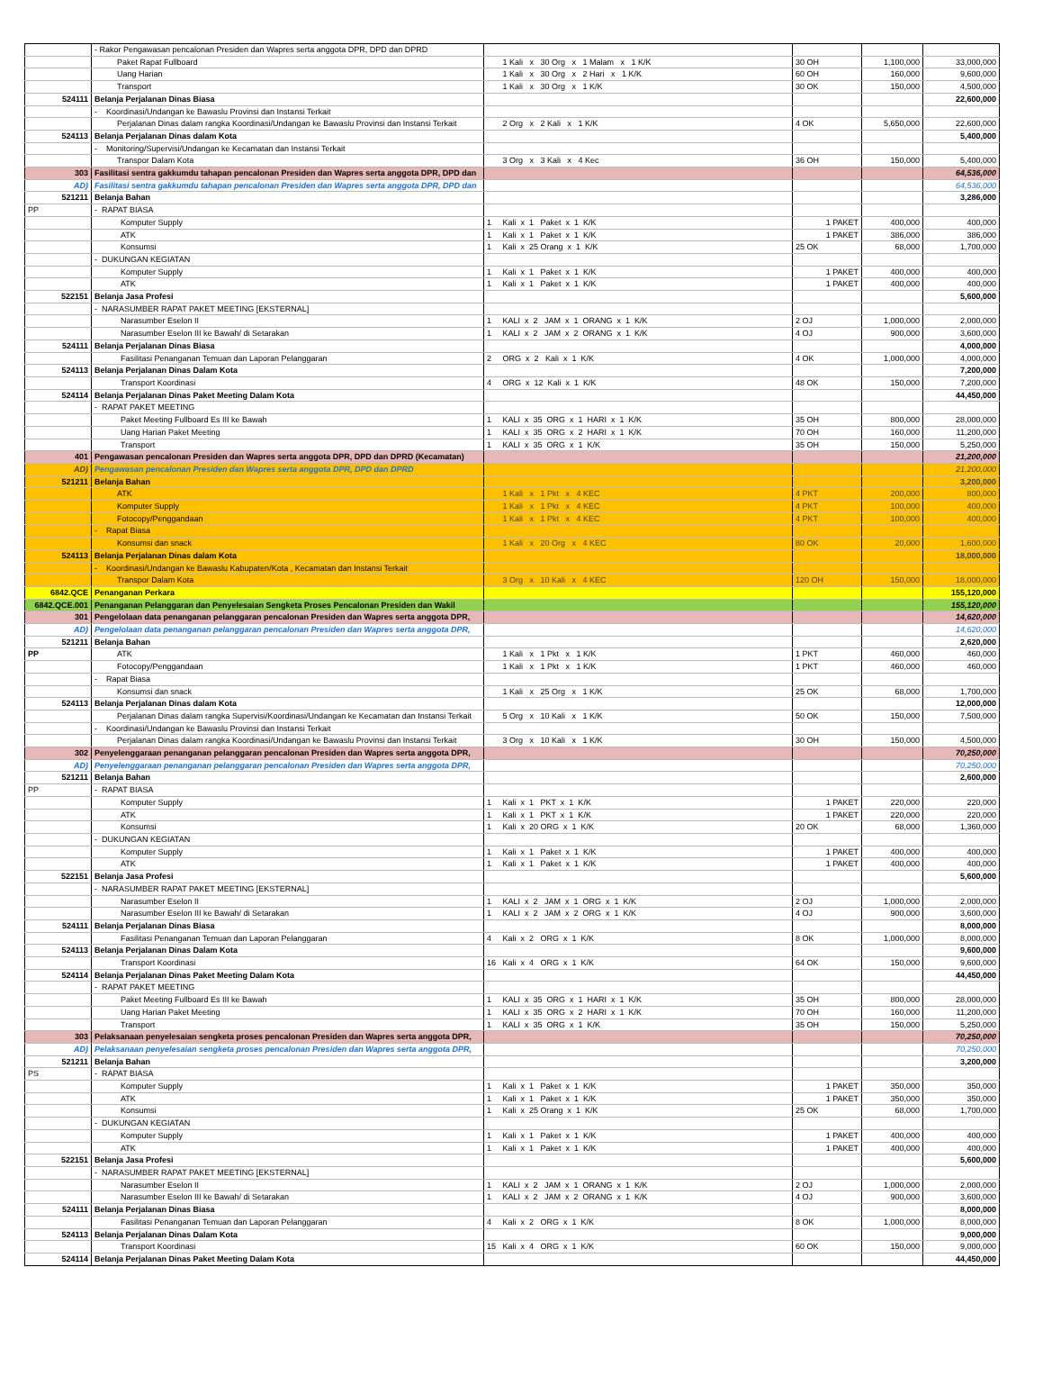| | - Rakor Pengawasan pencalonan Presiden dan Wapres serta anggota DPR, DPD dan DPRD | | | | |
| | Paket Rapat Fullboard | 1 Kali x 30 Org x 1 Malam x 1 K/K | 30 OH | 1,100,000 | 33,000,000 |
| | Uang Harian | 1 Kali x 30 Org x 2 Hari x 1 K/K | 60 OH | 160,000 | 9,600,000 |
| | Transport | 1 Kali x 30 Org x 1 K/K | 30 OK | 150,000 | 4,500,000 |
| 524111 | Belanja Perjalanan Dinas Biasa | | | | 22,600,000 |
| | - Koordinasi/Undangan ke Bawaslu Provinsi dan Instansi Terkait | | | | |
| | Perjalanan Dinas dalam rangka Koordinasi/Undangan ke Bawaslu Provinsi dan Instansi Terkait | 2 Org x 2 Kali x 1 K/K | 4 OK | 5,650,000 | 22,600,000 |
| 524113 | Belanja Perjalanan Dinas dalam Kota | | | | 5,400,000 |
| | - Monitoring/Supervisi/Undangan ke Kecamatan dan Instansi Terkait | | | | |
| | Transpor Dalam Kota | 3 Org x 3 Kali x 4 Kec | 36 OH | 150,000 | 5,400,000 |
| 303 | Fasilitasi sentra gakkumdu tahapan pencalonan Presiden dan Wapres serta anggota DPR, DPD dan | | | | 64,536,000 |
| AD) | Fasilitasi sentra gakkumdu tahapan pencalonan Presiden dan Wapres serta anggota DPR, DPD dan | | | | 64,536,000 |
| 521211 | Belanja Bahan | | | | 3,286,000 |
| PP | - RAPAT BIASA | | | | |
| | Komputer Supply | 1 Kali x 1 Paket x 1 K/K | 1 PAKET | 400,000 | 400,000 |
| | ATK | 1 Kali x 1 Paket x 1 K/K | 1 PAKET | 386,000 | 386,000 |
| | Konsumsi | 1 Kali x 25 Orang x 1 K/K | 25 OK | 68,000 | 1,700,000 |
| | - DUKUNGAN KEGIATAN | | | | |
| | Komputer Supply | 1 Kali x 1 Paket x 1 K/K | 1 PAKET | 400,000 | 400,000 |
| | ATK | 1 Kali x 1 Paket x 1 K/K | 1 PAKET | 400,000 | 400,000 |
| 522151 | Belanja Jasa Profesi | | | | 5,600,000 |
| | - NARASUMBER RAPAT PAKET MEETING [EKSTERNAL] | | | | |
| | Narasumber Eselon II | 1 KALI x 2 JAM x 1 ORANG x 1 K/K | 2 OJ | 1,000,000 | 2,000,000 |
| | Narasumber Eselon III ke Bawah/ di Setarakan | 1 KALI x 2 JAM x 2 ORANG x 1 K/K | 4 OJ | 900,000 | 3,600,000 |
| 524111 | Belanja Perjalanan Dinas Biasa | | | | 4,000,000 |
| | Fasilitasi Penanganan Temuan dan Laporan Pelanggaran | 2 ORG x 2 Kali x 1 K/K | 4 OK | 1,000,000 | 4,000,000 |
| 524113 | Belanja Perjalanan Dinas Dalam Kota | | | | 7,200,000 |
| | Transport Koordinasi | 4 ORG x 12 Kali x 1 K/K | 48 OK | 150,000 | 7,200,000 |
| 524114 | Belanja Perjalanan Dinas Paket Meeting Dalam Kota | | | | 44,450,000 |
| | - RAPAT PAKET MEETING | | | | |
| | Paket Meeting Fullboard Es III ke Bawah | 1 KALI x 35 ORG x 1 HARI x 1 K/K | 35 OH | 800,000 | 28,000,000 |
| | Uang Harian Paket Meeting | 1 KALI x 35 ORG x 2 HARI x 1 K/K | 70 OH | 160,000 | 11,200,000 |
| | Transport | 1 KALI x 35 ORG x 1 K/K | 35 OH | 150,000 | 5,250,000 |
| 401 | Pengawasan pencalonan Presiden dan Wapres serta anggota DPR, DPD dan DPRD (Kecamatan) | | | | 21,200,000 |
| AD) | Pengawasan pencalonan Presiden dan Wapres serta anggota DPR, DPD dan DPRD | | | | 21,200,000 |
| 521211 | Belanja Bahan | | | | 3,200,000 |
| | ATK | 1 Kali x 1 Pkt x 4 KEC | 4 PKT | 200,000 | 800,000 |
| | Komputer Supply | 1 Kali x 1 Pkt x 4 KEC | 4 PKT | 100,000 | 400,000 |
| | Fotocopy/Penggandaan | 1 Kali x 1 Pkt x 4 KEC | 4 PKT | 100,000 | 400,000 |
| | - Rapat Biasa | | | | |
| | Konsumsi dan snack | 1 Kali x 20 Org x 4 KEC | 80 OK | 20,000 | 1,600,000 |
| 524113 | Belanja Perjalanan Dinas dalam Kota | | | | 18,000,000 |
| | - Koordinasi/Undangan ke Bawaslu Kabupaten/Kota , Kecamatan dan Instansi Terkait | | | | |
| | Transpor Dalam Kota | 3 Org x 10 Kali x 4 KEC | 120 OH | 150,000 | 18,000,000 |
| 6842.QCE | Penanganan Perkara | | | | 155,120,000 |
| 6842.QCE.001 | Penanganan Pelanggaran dan Penyelesaian Sengketa Proses Pencalonan Presiden dan Wakil | | | | 155,120,000 |
| 301 | Pengelolaan data penanganan pelanggaran pencalonan Presiden dan Wapres serta anggota DPR, | | | | 14,620,000 |
| AD) | Pengelolaan data penanganan pelanggaran pencalonan Presiden dan Wapres serta anggota DPR, | | | | 14,620,000 |
| 521211 | Belanja Bahan | | | | 2,620,000 |
| PP | ATK | 1 Kali x 1 Pkt x 1 K/K | 1 PKT | 460,000 | 460,000 |
| | Fotocopy/Penggandaan | 1 Kali x 1 Pkt x 1 K/K | 1 PKT | 460,000 | 460,000 |
| | - Rapat Biasa | | | | |
| | Konsumsi dan snack | 1 Kali x 25 Org x 1 K/K | 25 OK | 68,000 | 1,700,000 |
| 524113 | Belanja Perjalanan Dinas dalam Kota | | | | 12,000,000 |
| | Perjalanan Dinas dalam rangka Supervisi/Koordinasi/Undangan ke Kecamatan dan Instansi Terkait | 5 Org x 10 Kali x 1 K/K | 50 OK | 150,000 | 7,500,000 |
| | - Koordinasi/Undangan ke Bawaslu Provinsi dan Instansi Terkait | | | | |
| | Perjalanan Dinas dalam rangka Koordinasi/Undangan ke Bawaslu Provinsi dan Instansi Terkait | 3 Org x 10 Kali x 1 K/K | 30 OH | 150,000 | 4,500,000 |
| 302 | Penyelenggaraan penanganan pelanggaran pencalonan Presiden dan Wapres serta anggota DPR, | | | | 70,250,000 |
| AD) | Penyelenggaraan penanganan pelanggaran pencalonan Presiden dan Wapres serta anggota DPR, | | | | 70,250,000 |
| 521211 | Belanja Bahan | | | | 2,600,000 |
| PP | - RAPAT BIASA | | | | |
| | Komputer Supply | 1 Kali x 1 PKT x 1 K/K | 1 PAKET | 220,000 | 220,000 |
| | ATK | 1 Kali x 1 PKT x 1 K/K | 1 PAKET | 220,000 | 220,000 |
| | Konsumsi | 1 Kali x 20 ORG x 1 K/K | 20 OK | 68,000 | 1,360,000 |
| | - DUKUNGAN KEGIATAN | | | | |
| | Komputer Supply | 1 Kali x 1 Paket x 1 K/K | 1 PAKET | 400,000 | 400,000 |
| | ATK | 1 Kali x 1 Paket x 1 K/K | 1 PAKET | 400,000 | 400,000 |
| 522151 | Belanja Jasa Profesi | | | | 5,600,000 |
| | - NARASUMBER RAPAT PAKET MEETING [EKSTERNAL] | | | | |
| | Narasumber Eselon II | 1 KALI x 2 JAM x 1 ORG x 1 K/K | 2 OJ | 1,000,000 | 2,000,000 |
| | Narasumber Eselon III ke Bawah/ di Setarakan | 1 KALI x 2 JAM x 2 ORG x 1 K/K | 4 OJ | 900,000 | 3,600,000 |
| 524111 | Belanja Perjalanan Dinas Biasa | | | | 8,000,000 |
| | Fasilitasi Penanganan Temuan dan Laporan Pelanggaran | 4 Kali x 2 ORG x 1 K/K | 8 OK | 1,000,000 | 8,000,000 |
| 524113 | Belanja Perjalanan Dinas Dalam Kota | | | | 9,600,000 |
| | Transport Koordinasi | 16 Kali x 4 ORG x 1 K/K | 64 OK | 150,000 | 9,600,000 |
| 524114 | Belanja Perjalanan Dinas Paket Meeting Dalam Kota | | | | 44,450,000 |
| | - RAPAT PAKET MEETING | | | | |
| | Paket Meeting Fullboard Es III ke Bawah | 1 KALI x 35 ORG x 1 HARI x 1 K/K | 35 OH | 800,000 | 28,000,000 |
| | Uang Harian Paket Meeting | 1 KALI x 35 ORG x 2 HARI x 1 K/K | 70 OH | 160,000 | 11,200,000 |
| | Transport | 1 KALI x 35 ORG x 1 K/K | 35 OH | 150,000 | 5,250,000 |
| 303 | Pelaksanaan penyelesaian sengketa proses pencalonan Presiden dan Wapres serta anggota DPR, | | | | 70,250,000 |
| AD) | Pelaksanaan penyelesaian sengketa proses pencalonan Presiden dan Wapres serta anggota DPR, | | | | 70,250,000 |
| 521211 | Belanja Bahan | | | | 3,200,000 |
| PS | - RAPAT BIASA | | | | |
| | Komputer Supply | 1 Kali x 1 Paket x 1 K/K | 1 PAKET | 350,000 | 350,000 |
| | ATK | 1 Kali x 1 Paket x 1 K/K | 1 PAKET | 350,000 | 350,000 |
| | Konsumsi | 1 Kali x 25 Orang x 1 K/K | 25 OK | 68,000 | 1,700,000 |
| | - DUKUNGAN KEGIATAN | | | | |
| | Komputer Supply | 1 Kali x 1 Paket x 1 K/K | 1 PAKET | 400,000 | 400,000 |
| | ATK | 1 Kali x 1 Paket x 1 K/K | 1 PAKET | 400,000 | 400,000 |
| 522151 | Belanja Jasa Profesi | | | | 5,600,000 |
| | - NARASUMBER RAPAT PAKET MEETING [EKSTERNAL] | | | | |
| | Narasumber Eselon II | 1 KALI x 2 JAM x 1 ORANG x 1 K/K | 2 OJ | 1,000,000 | 2,000,000 |
| | Narasumber Eselon III ke Bawah/ di Setarakan | 1 KALI x 2 JAM x 2 ORANG x 1 K/K | 4 OJ | 900,000 | 3,600,000 |
| 524111 | Belanja Perjalanan Dinas Biasa | | | | 8,000,000 |
| | Fasilitasi Penanganan Temuan dan Laporan Pelanggaran | 4 Kali x 2 ORG x 1 K/K | 8 OK | 1,000,000 | 8,000,000 |
| 524113 | Belanja Perjalanan Dinas Dalam Kota | | | | 9,000,000 |
| | Transport Koordinasi | 15 Kali x 4 ORG x 1 K/K | 60 OK | 150,000 | 9,000,000 |
| 524114 | Belanja Perjalanan Dinas Paket Meeting Dalam Kota | | | | 44,450,000 |